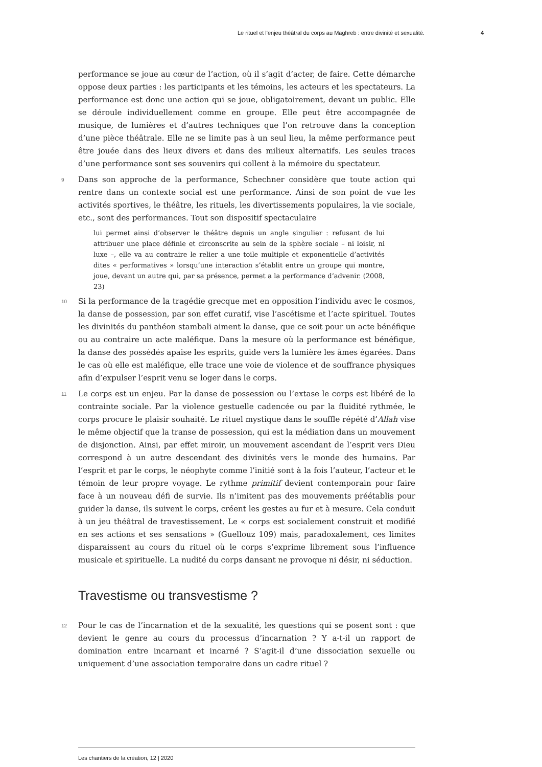Le rituel et l'enjeu théâtral du corps au Maghreb : entre divinité et sexualité. 4
performance se joue au cœur de l’action, où il s’agit d’acter, de faire. Cette démarche oppose deux parties : les participants et les témoins, les acteurs et les spectateurs. La performance est donc une action qui se joue, obligatoirement, devant un public. Elle se déroule individuellement comme en groupe. Elle peut être accompagnée de musique, de lumières et d’autres techniques que l’on retrouve dans la conception d’une pièce théâtrale. Elle ne se limite pas à un seul lieu, la même performance peut être jouée dans des lieux divers et dans des milieux alternatifs. Les seules traces d’une performance sont ses souvenirs qui collent à la mémoire du spectateur.
9 Dans son approche de la performance, Schechner considère que toute action qui rentre dans un contexte social est une performance. Ainsi de son point de vue les activités sportives, le théâtre, les rituels, les divertissements populaires, la vie sociale, etc., sont des performances. Tout son dispositif spectaculaire
lui permet ainsi d’observer le théâtre depuis un angle singulier : refusant de lui attribuer une place définie et circonscrite au sein de la sphère sociale – ni loisir, ni luxe –, elle va au contraire le relier a une toile multiple et exponentielle d’activités dites « performatives » lorsqu’une interaction s’établit entre un groupe qui montre, joue, devant un autre qui, par sa présence, permet a la performance d’advenir. (2008, 23)
10 Si la performance de la tragédie grecque met en opposition l’individu avec le cosmos, la danse de possession, par son effet curatif, vise l’ascétisme et l’acte spirituel. Toutes les divinités du panthéon stambali aiment la danse, que ce soit pour un acte bénéfique ou au contraire un acte maléfique. Dans la mesure où la performance est bénéfique, la danse des possédés apaise les esprits, guide vers la lumière les âmes égarées. Dans le cas où elle est maléfique, elle trace une voie de violence et de souffrance physiques afin d’expulser l’esprit venu se loger dans le corps.
11 Le corps est un enjeu. Par la danse de possession ou l’extase le corps est libéré de la contrainte sociale. Par la violence gestuelle cadencée ou par la fluidité rythmée, le corps procure le plaisir souhaité. Le rituel mystique dans le souffle répété d’Allah vise le même objectif que la transe de possession, qui est la médiation dans un mouvement de disjonction. Ainsi, par effet miroir, un mouvement ascendant de l’esprit vers Dieu correspond à un autre descendant des divinités vers le monde des humains. Par l’esprit et par le corps, le néophyte comme l’initié sont à la fois l’auteur, l’acteur et le témoin de leur propre voyage. Le rythme primitif devient contemporain pour faire face à un nouveau défi de survie. Ils n’imitent pas des mouvements préétablis pour guider la danse, ils suivent le corps, créent les gestes au fur et à mesure. Cela conduit à un jeu théâtral de travestissement. Le « corps est socialement construit et modifié en ses actions et ses sensations » (Guellouz 109) mais, paradoxalement, ces limites disparaissent au cours du rituel où le corps s’exprime librement sous l’influence musicale et spirituelle. La nudité du corps dansant ne provoque ni désir, ni séduction.
Travestisme ou transvestisme ?
12 Pour le cas de l’incarnation et de la sexualité, les questions qui se posent sont : que devient le genre au cours du processus d’incarnation ? Y a-t-il un rapport de domination entre incarnant et incarné ? S’agit-il d’une dissociation sexuelle ou uniquement d’une association temporaire dans un cadre rituel ?
Les chantiers de la création, 12 | 2020